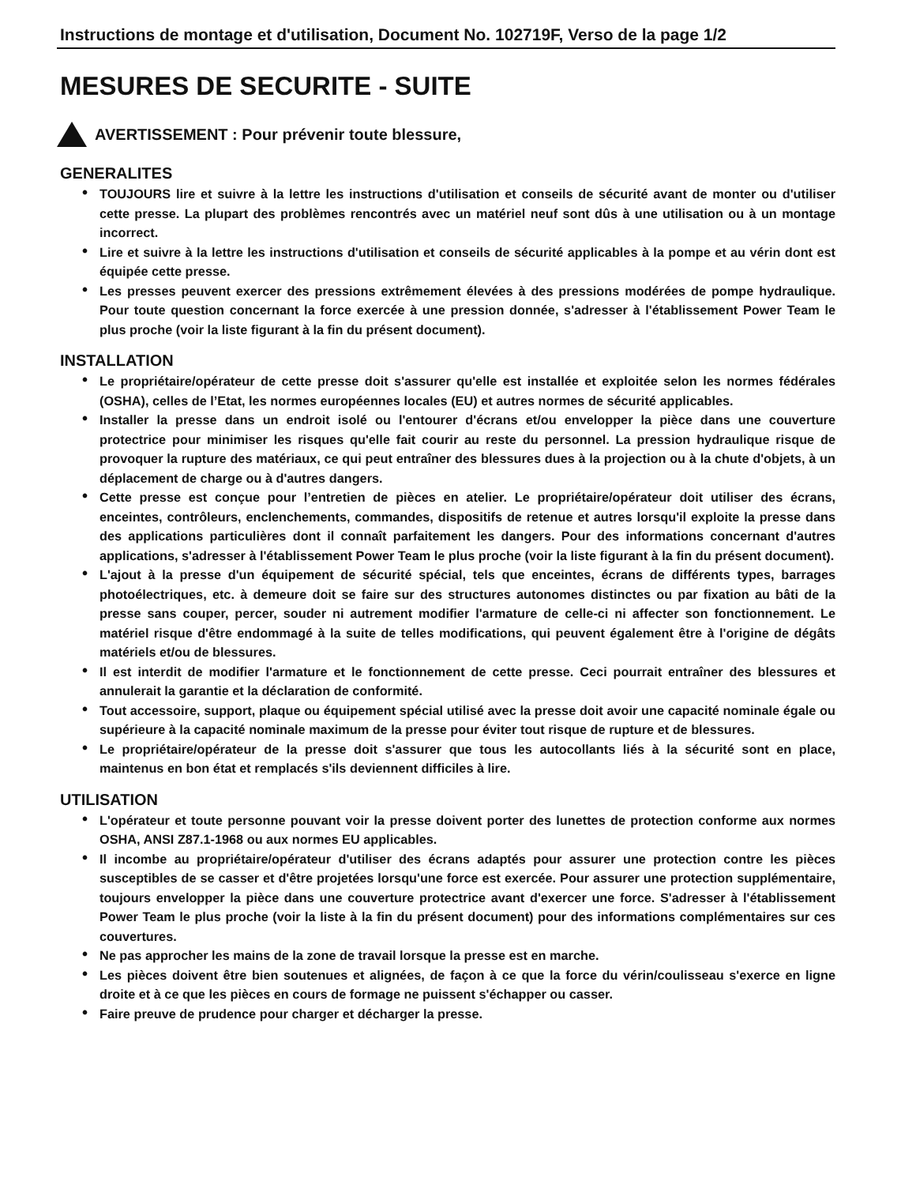Instructions de montage et d'utilisation, Document No. 102719F, Verso de la page 1/2
MESURES DE SECURITE - SUITE
AVERTISSEMENT : Pour prévenir toute blessure,
GENERALITES
• TOUJOURS lire et suivre à la lettre les instructions d'utilisation et conseils de sécurité avant de monter ou d'utiliser cette presse. La plupart des problèmes rencontrés avec un matériel neuf sont dûs à une utilisation ou à un montage incorrect.
• Lire et suivre à la lettre les instructions d'utilisation et conseils de sécurité applicables à la pompe et au vérin dont est équipée cette presse.
• Les presses peuvent exercer des pressions extrêmement élevées à des pressions modérées de pompe hydraulique. Pour toute question concernant la force exercée à une pression donnée, s'adresser à l'établissement Power Team le plus proche (voir la liste figurant à la fin du présent document).
INSTALLATION
• Le propriétaire/opérateur de cette presse doit s'assurer qu'elle est installée et exploitée selon les normes fédérales (OSHA), celles de l’Etat, les normes européennes locales (EU) et autres normes de sécurité applicables.
• Installer la presse dans un endroit isolé ou l'entourer d'écrans et/ou envelopper la pièce dans une couverture protectrice pour minimiser les risques qu'elle fait courir au reste du personnel. La pression hydraulique risque de provoquer la rupture des matériaux, ce qui peut entraîner des blessures dues à la projection ou à la chute d'objets, à un déplacement de charge ou à d'autres dangers.
• Cette presse est conçue pour l’entretien de pièces en atelier. Le propriétaire/opérateur doit utiliser des écrans, enceintes, contrôleurs, enclenchements, commandes, dispositifs de retenue et autres lorsqu'il exploite la presse dans des applications particulières dont il connaît parfaitement les dangers. Pour des informations concernant d'autres applications, s'adresser à l'établissement Power Team le plus proche (voir la liste figurant à la fin du présent document).
• L'ajout à la presse d'un équipement de sécurité spécial, tels que enceintes, écrans de différents types, barrages photoélectriques, etc. à demeure doit se faire sur des structures autonomes distinctes ou par fixation au bâti de la presse sans couper, percer, souder ni autrement modifier l'armature de celle-ci ni affecter son fonctionnement. Le matériel risque d'être endommagé à la suite de telles modifications, qui peuvent également être à l'origine de dégâts matériels et/ou de blessures.
• Il est interdit de modifier l'armature et le fonctionnement de cette presse. Ceci pourrait entraîner des blessures et annulerait la garantie et la déclaration de conformité.
• Tout accessoire, support, plaque ou équipement spécial utilisé avec la presse doit avoir une capacité nominale égale ou supérieure à la capacité nominale maximum de la presse pour éviter tout risque de rupture et de blessures.
• Le propriétaire/opérateur de la presse doit s'assurer que tous les autocollants liés à la sécurité sont en place, maintenus en bon état et remplacés s'ils deviennent difficiles à lire.
UTILISATION
• L'opérateur et toute personne pouvant voir la presse doivent porter des lunettes de protection conforme aux normes OSHA, ANSI Z87.1-1968 ou aux normes EU applicables.
• Il incombe au propriétaire/opérateur d'utiliser des écrans adaptés pour assurer une protection contre les pièces susceptibles de se casser et d'être projetées lorsqu'une force est exercée. Pour assurer une protection supplémentaire, toujours envelopper la pièce dans une couverture protectrice avant d'exercer une force. S'adresser à l'établissement Power Team le plus proche (voir la liste à la fin du présent document) pour des informations complémentaires sur ces couvertures.
• Ne pas approcher les mains de la zone de travail lorsque la presse est en marche.
• Les pièces doivent être bien soutenues et alignées, de façon à ce que la force du vérin/coulisseau s'exerce en ligne droite et à ce que les pièces en cours de formage ne puissent s'échapper ou casser.
• Faire preuve de prudence pour charger et décharger la presse.